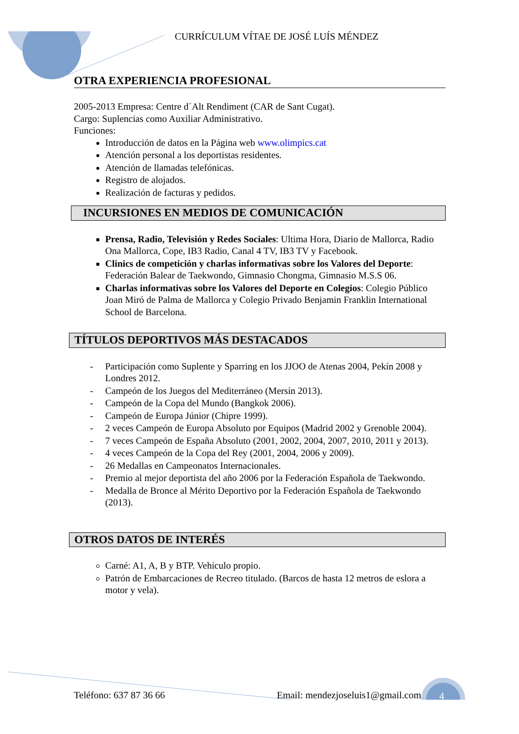CURRÍCULUM VÍTAE DE JOSÉ LUÍS MÉNDEZ
OTRA EXPERIENCIA PROFESIONAL
2005-2013 Empresa: Centre d´Alt Rendiment (CAR de Sant Cugat).
Cargo: Suplencias como Auxiliar Administrativo.
Funciones:
Introducción de datos en la Página web www.olimpics.cat
Atención personal a los deportistas residentes.
Atención de llamadas telefónicas.
Registro de alojados.
Realización de facturas y pedidos.
INCURSIONES EN MEDIOS DE COMUNICACIÓN
Prensa, Radio, Televisión y Redes Sociales: Ultima Hora, Diario de Mallorca, Radio Ona Mallorca, Cope, IB3 Radio, Canal 4 TV, IB3 TV y Facebook.
Clinics de competición y charlas informativas sobre los Valores del Deporte: Federación Balear de Taekwondo, Gimnasio Chongma, Gimnasio M.S.S 06.
Charlas informativas sobre los Valores del Deporte en Colegios: Colegio Público Joan Miró de Palma de Mallorca y Colegio Privado Benjamin Franklin International School de Barcelona.
TÍTULOS DEPORTIVOS MÁS DESTACADOS
- Participación como Suplente y Sparring en los JJOO de Atenas 2004, Pekín 2008 y Londres 2012.
- Campeón de los Juegos del Mediterráneo (Mersín 2013).
- Campeón de la Copa del Mundo (Bangkok 2006).
- Campeón de Europa Júnior (Chipre 1999).
- 2 veces Campeón de Europa Absoluto por Equipos (Madrid 2002 y Grenoble 2004).
- 7 veces Campeón de España Absoluto (2001, 2002, 2004, 2007, 2010, 2011 y 2013).
- 4 veces Campeón de la Copa del Rey (2001, 2004, 2006 y 2009).
- 26 Medallas en Campeonatos Internacionales.
- Premio al mejor deportista del año 2006 por la Federación Española de Taekwondo.
- Medalla de Bronce al Mérito Deportivo por la Federación Española de Taekwondo (2013).
OTROS DATOS DE INTERÉS
Carné: A1, A, B y BTP. Vehículo propio.
Patrón de Embarcaciones de Recreo titulado. (Barcos de hasta 12 metros de eslora a motor y vela).
Teléfono: 637 87 36 66 Email: mendezjoseluis1@gmail.com 4